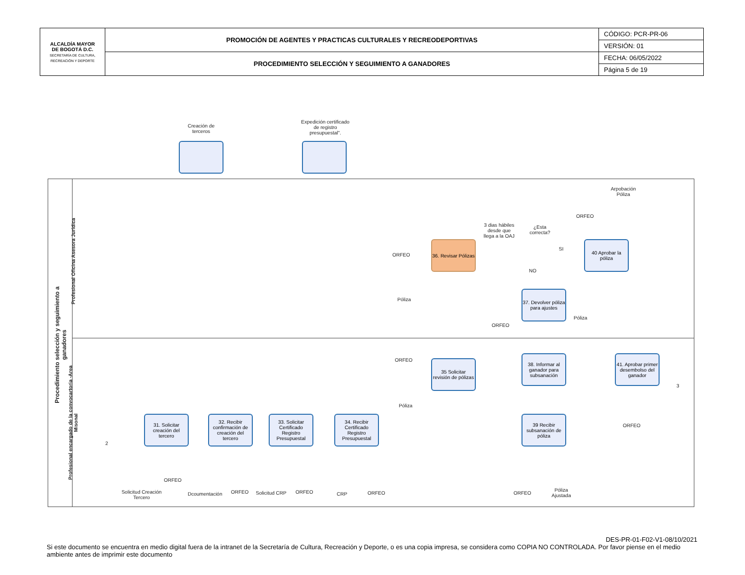| ALCALDÍA MAYOR DE BOGOTÁ D.C. SECRETARÍA DE CULTURA, RECREACIÓN Y DEPORTE | PROMOCIÓN DE AGENTES Y PRACTICAS CULTURALES Y RECREODEPORTIVAS | CÓDIGO: PCR-PR-06 |
| | | VERSIÓN: 01 |
| | PROCEDIMIENTO SELECCIÓN Y SEGUIMIENTO A GANADORES | FECHA: 06/05/2022 |
| | | Página 5 de 19 |
Creación de terceros
Expedición certificado de registro presupuestal".
Procedimiento selección y seguimiento a ganadores
Profesional Oficina Asesora Jurídica
Profesional encargado de la convocartoria -Area Misonal
36. Revisar Pólizas
3 dias hábiles desde que llega a la OAJ
¿Esta correcta?
SI
NO
40 Aprobar la póliza
Arpobación Póliza
ORFEO
ORFEO
Póliza
37. Devolver póliza para ajustes
ORFEO
Póliza
ORFEO
Póliza
35 Solicitar revisión de pólizas
38. Informar al ganador para subsanación
41. Aprobar primer desembolso del ganador
3
ORFEO
2
31. Solicitar creación del tercero
32. Recibir confirmación de creación del tercero
33. Solicitar Certificado Registro Presupuestal
34. Recibir Certificado Registro Presupuestal
39 Recibir subsanación de póliza
ORFEO
Solicitud Creación Tercero
Dcoumentación ORFEO Solicitud CRP ORFEO CRP ORFEO ORFEO
Póliza Ajustada
DES-PR-01-F02-V1-08/10/2021
Si este documento se encuentra en medio digital fuera de la intranet de la Secretaría de Cultura, Recreación y Deporte, o es una copia impresa, se considera como COPIA NO CONTROLADA. Por favor piense en el medio ambiente antes de imprimir este documento